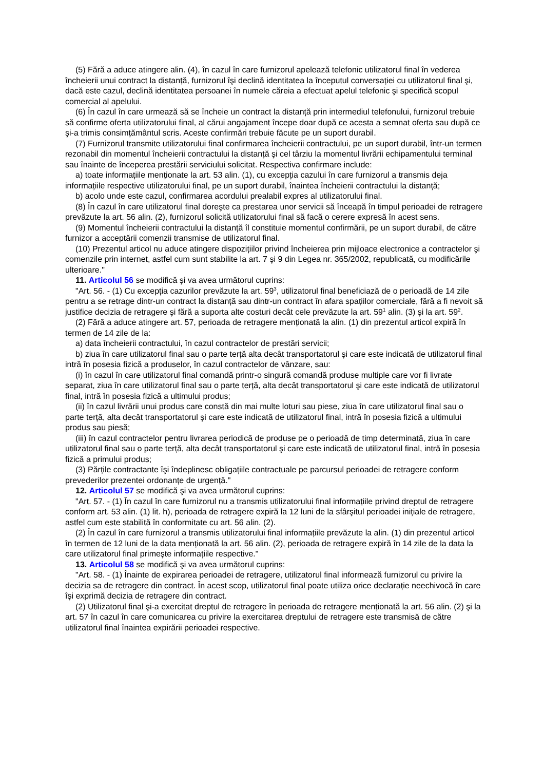(5) Fără a aduce atingere alin. (4), în cazul în care furnizorul apelează telefonic utilizatorul final în vederea încheierii unui contract la distanță, furnizorul îşi declină identitatea la începutul conversației cu utilizatorul final şi, dacă este cazul, declină identitatea persoanei în numele căreia a efectuat apelul telefonic şi specifică scopul comercial al apelului.
(6) În cazul în care urmează să se încheie un contract la distanță prin intermediul telefonului, furnizorul trebuie să confirme oferta utilizatorului final, al cărui angajament începe doar după ce acesta a semnat oferta sau după ce şi-a trimis consimțământul scris. Aceste confirmări trebuie făcute pe un suport durabil.
(7) Furnizorul transmite utilizatorului final confirmarea încheierii contractului, pe un suport durabil, într-un termen rezonabil din momentul încheierii contractului la distanță şi cel târziu la momentul livrării echipamentului terminal sau înainte de începerea prestării serviciului solicitat. Respectiva confirmare include:
a) toate informațiile menționate la art. 53 alin. (1), cu excepția cazului în care furnizorul a transmis deja informațiile respective utilizatorului final, pe un suport durabil, înaintea încheierii contractului la distanță;
b) acolo unde este cazul, confirmarea acordului prealabil expres al utilizatorului final.
(8) În cazul în care utilizatorul final doreşte ca prestarea unor servicii să înceapă în timpul perioadei de retragere prevăzute la art. 56 alin. (2), furnizorul solicită utilizatorului final să facă o cerere expresă în acest sens.
(9) Momentul încheierii contractului la distanță îl constituie momentul confirmării, pe un suport durabil, de către furnizor a acceptării comenzii transmise de utilizatorul final.
(10) Prezentul articol nu aduce atingere dispozițiilor privind încheierea prin mijloace electronice a contractelor şi comenzile prin internet, astfel cum sunt stabilite la art. 7 şi 9 din Legea nr. 365/2002, republicată, cu modificările ulterioare."
11. Articolul 56 se modifică şi va avea următorul cuprins:
"Art. 56. - (1) Cu excepția cazurilor prevăzute la art. 59<sup>3</sup>, utilizatorul final beneficiază de o perioadă de 14 zile pentru a se retrage dintr-un contract la distanță sau dintr-un contract în afara spațiilor comerciale, fără a fi nevoit să justifice decizia de retragere şi fără a suporta alte costuri decât cele prevăzute la art. 59<sup>1</sup> alin. (3) şi la art. 59<sup>2</sup>.
(2) Fără a aduce atingere art. 57, perioada de retragere menționată la alin. (1) din prezentul articol expiră în termen de 14 zile de la:
a) data încheierii contractului, în cazul contractelor de prestări servicii;
b) ziua în care utilizatorul final sau o parte terță alta decât transportatorul şi care este indicată de utilizatorul final intră în posesia fizică a produselor, în cazul contractelor de vânzare, sau:
(i) în cazul în care utilizatorul final comandă printr-o singură comandă produse multiple care vor fi livrate separat, ziua în care utilizatorul final sau o parte terță, alta decât transportatorul şi care este indicată de utilizatorul final, intră în posesia fizică a ultimului produs;
(ii) în cazul livrării unui produs care constă din mai multe loturi sau piese, ziua în care utilizatorul final sau o parte terță, alta decât transportatorul şi care este indicată de utilizatorul final, intră în posesia fizică a ultimului produs sau piesă;
(iii) în cazul contractelor pentru livrarea periodică de produse pe o perioadă de timp determinată, ziua în care utilizatorul final sau o parte terță, alta decât transportatorul şi care este indicată de utilizatorul final, intră în posesia fizică a primului produs;
(3) Părțile contractante îşi îndeplinesc obligațiile contractuale pe parcursul perioadei de retragere conform prevederilor prezentei ordonanțe de urgență."
12. Articolul 57 se modifică şi va avea următorul cuprins:
"Art. 57. - (1) În cazul în care furnizorul nu a transmis utilizatorului final informațiile privind dreptul de retragere conform art. 53 alin. (1) lit. h), perioada de retragere expiră la 12 luni de la sfârşitul perioadei inițiale de retragere, astfel cum este stabilită în conformitate cu art. 56 alin. (2).
(2) În cazul în care furnizorul a transmis utilizatorului final informațiile prevăzute la alin. (1) din prezentul articol în termen de 12 luni de la data menționată la art. 56 alin. (2), perioada de retragere expiră în 14 zile de la data la care utilizatorul final primeşte informațiile respective."
13. Articolul 58 se modifică şi va avea următorul cuprins:
"Art. 58. - (1) Înainte de expirarea perioadei de retragere, utilizatorul final informează furnizorul cu privire la decizia sa de retragere din contract. În acest scop, utilizatorul final poate utiliza orice declarație neechivocă în care îşi exprimă decizia de retragere din contract.
(2) Utilizatorul final şi-a exercitat dreptul de retragere în perioada de retragere menționată la art. 56 alin. (2) şi la art. 57 în cazul în care comunicarea cu privire la exercitarea dreptului de retragere este transmisă de către utilizatorul final înaintea expirării perioadei respective.